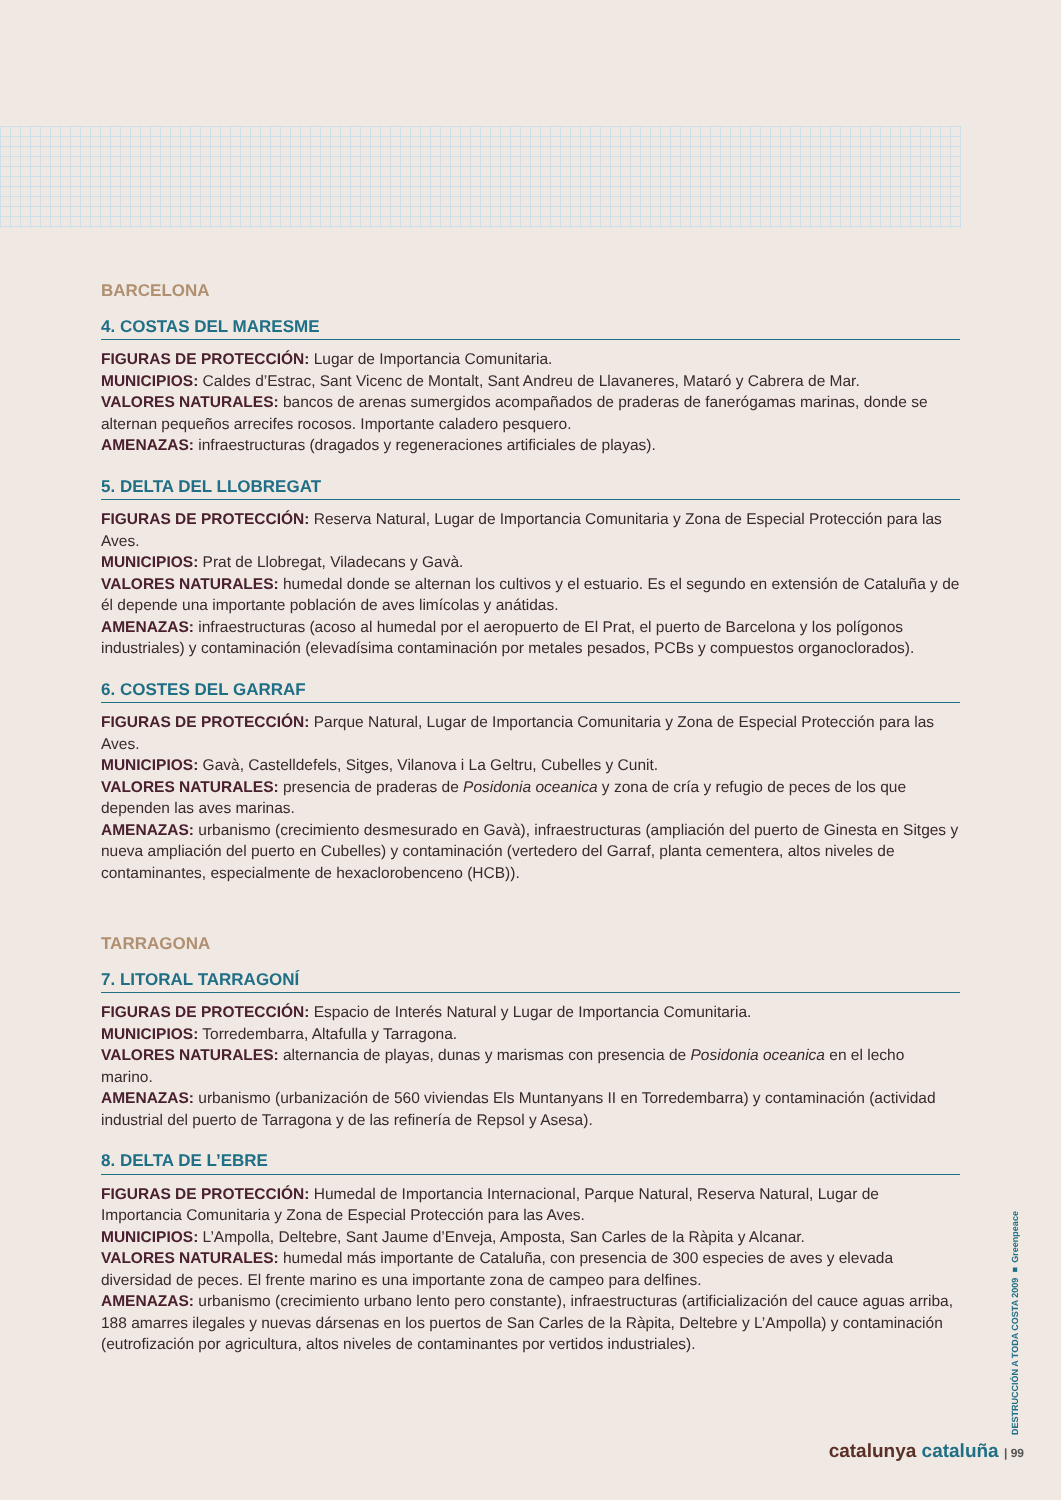BARCELONA
4. COSTAS DEL MARESME
FIGURAS DE PROTECCIÓN: Lugar de Importancia Comunitaria.
MUNICIPIOS: Caldes d’Estrac, Sant Vicenc de Montalt, Sant Andreu de Llavaneres, Mataró y Cabrera de Mar.
VALORES NATURALES: bancos de arenas sumergidos acompañados de praderas de fanerógamas marinas, donde se alternan pequeños arrecifes rocosos. Importante caladero pesquero.
AMENAZAS: infraestructuras (dragados y regeneraciones artificiales de playas).
5. DELTA DEL LLOBREGAT
FIGURAS DE PROTECCIÓN: Reserva Natural, Lugar de Importancia Comunitaria y Zona de Especial Protección para las Aves.
MUNICIPIOS: Prat de Llobregat, Viladecans y Gavà.
VALORES NATURALES: humedal donde se alternan los cultivos y el estuario. Es el segundo en extensión de Cataluña y de él depende una importante población de aves limícolas y anátidas.
AMENAZAS: infraestructuras (acoso al humedal por el aeropuerto de El Prat, el puerto de Barcelona y los polígonos industriales) y contaminación (elevadísima contaminación por metales pesados, PCBs y compuestos organoclorados).
6. COSTES DEL GARRAF
FIGURAS DE PROTECCIÓN: Parque Natural, Lugar de Importancia Comunitaria y Zona de Especial Protección para las Aves.
MUNICIPIOS: Gavà, Castelldefels, Sitges, Vilanova i La Geltru, Cubelles y Cunit.
VALORES NATURALES: presencia de praderas de Posidonia oceanica y zona de cría y refugio de peces de los que dependen las aves marinas.
AMENAZAS: urbanismo (crecimiento desmesurado en Gavà), infraestructuras (ampliación del puerto de Ginesta en Sitges y nueva ampliación del puerto en Cubelles) y contaminación (vertedero del Garraf, planta cementera, altos niveles de contaminantes, especialmente de hexaclorobenceno (HCB)).
TARRAGONA
7. LITORAL TARRAGONÍ
FIGURAS DE PROTECCIÓN: Espacio de Interés Natural y Lugar de Importancia Comunitaria.
MUNICIPIOS: Torredembarra, Altafulla y Tarragona.
VALORES NATURALES: alternancia de playas, dunas y marismas con presencia de Posidonia oceanica en el lecho marino.
AMENAZAS: urbanismo (urbanización de 560 viviendas Els Muntanyans II en Torredembarra) y contaminación (actividad industrial del puerto de Tarragona y de las refinería de Repsol y Asesa).
8. DELTA DE L’EBRE
FIGURAS DE PROTECCIÓN: Humedal de Importancia Internacional, Parque Natural, Reserva Natural, Lugar de Importancia Comunitaria y Zona de Especial Protección para las Aves.
MUNICIPIOS: L’Ampolla, Deltebre, Sant Jaume d’Enveja, Amposta, San Carles de la Ràpita y Alcanar.
VALORES NATURALES: humedal más importante de Cataluña, con presencia de 300 especies de aves y elevada diversidad de peces. El frente marino es una importante zona de campeo para delfines.
AMENAZAS: urbanismo (crecimiento urbano lento pero constante), infraestructuras (artificialización del cauce aguas arriba, 188 amarres ilegales y nuevas dársenas en los puertos de San Carles de la Ràpita, Deltebre y L’Ampolla) y contaminación (eutrofización por agricultura, altos niveles de contaminantes por vertidos industriales).
DESTRUCCIÓN A TODA COSTA 2009 ■ Greenpeace
catalunya cataluña | 99